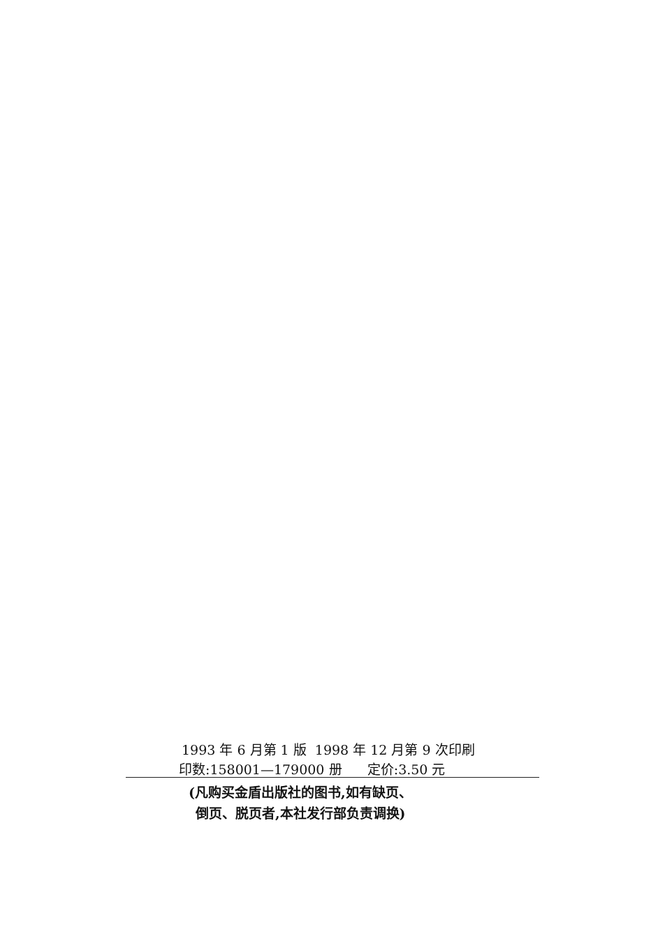1993 年 6 月第 1 版 1998 年 12 月第 9 次印刷
印数:158001—179000 册 定价:3.50 元
(凡购买金盾出版社的图书,如有缺页、
倒页、脱页者,本社发行部负责调换)